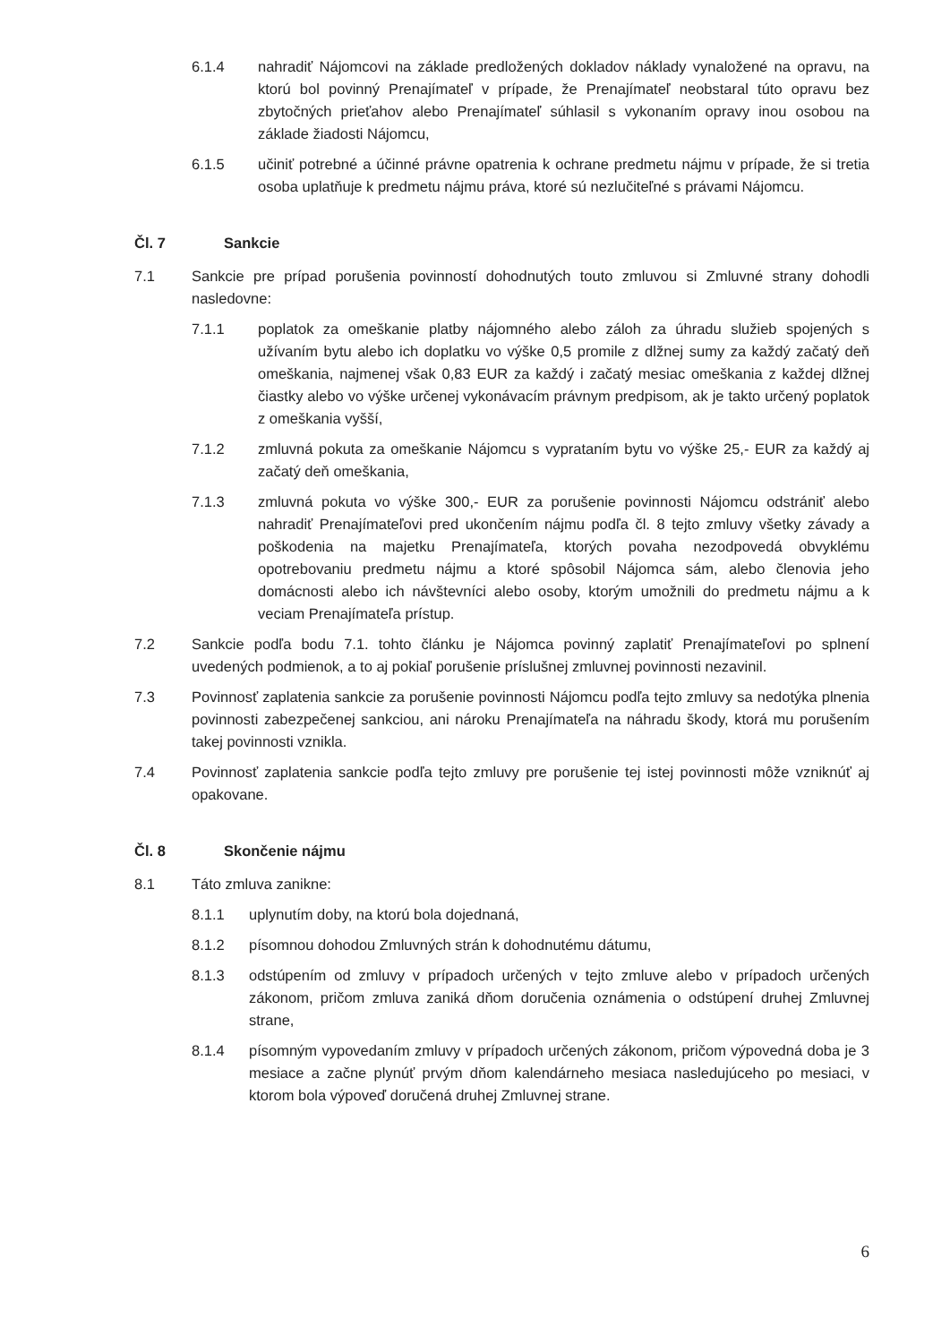6.1.4 nahradiť Nájomcovi na základe predložených dokladov náklady vynaložené na opravu, na ktorú bol povinný Prenajímateľ v prípade, že Prenajímateľ neobstaral túto opravu bez zbytočných prieťahov alebo Prenajímateľ súhlasil s vykonaním opravy inou osobou na základe žiadosti Nájomcu,
6.1.5 učiniť potrebné a účinné právne opatrenia k ochrane predmetu nájmu v prípade, že si tretia osoba uplatňuje k predmetu nájmu práva, ktoré sú nezlučiteľné s právami Nájomcu.
Čl. 7 Sankcie
7.1 Sankcie pre prípad porušenia povinností dohodnutých touto zmluvou si Zmluvné strany dohodli nasledovne:
7.1.1 poplatok za omeškanie platby nájomného alebo záloh za úhradu služieb spojených s užívaním bytu alebo ich doplatku vo výške 0,5 promile z dlžnej sumy za každý začatý deň omeškania, najmenej však 0,83 EUR za každý i začatý mesiac omeškania z každej dlžnej čiastky alebo vo výške určenej vykonávacím právnym predpisom, ak je takto určený poplatok z omeškania vyšší,
7.1.2 zmluvná pokuta za omeškanie Nájomcu s vyprataním bytu vo výške 25,- EUR za každý aj začatý deň omeškania,
7.1.3 zmluvná pokuta vo výške 300,- EUR za porušenie povinnosti Nájomcu odstrániť alebo nahradiť Prenajímateľovi pred ukončením nájmu podľa čl. 8 tejto zmluvy všetky závady a poškodenia na majetku Prenajímateľa, ktorých povaha nezodpovedá obvyklému opotrebovaniu predmetu nájmu a ktoré spôsobil Nájomca sám, alebo členovia jeho domácnosti alebo ich návštevníci alebo osoby, ktorým umožnili do predmetu nájmu a k veciam Prenajímateľa prístup.
7.2 Sankcie podľa bodu 7.1. tohto článku je Nájomca povinný zaplatiť Prenajímateľovi po splnení uvedených podmienok, a to aj pokiaľ porušenie príslušnej zmluvnej povinnosti nezavinil.
7.3 Povinnosť zaplatenia sankcie za porušenie povinnosti Nájomcu podľa tejto zmluvy sa nedotýka plnenia povinnosti zabezpečenej sankciou, ani nároku Prenajímateľa na náhradu škody, ktorá mu porušením takej povinnosti vznikla.
7.4 Povinnosť zaplatenia sankcie podľa tejto zmluvy pre porušenie tej istej povinnosti môže vzniknúť aj opakovane.
Čl. 8 Skončenie nájmu
8.1 Táto zmluva zanikne:
8.1.1 uplynutím doby, na ktorú bola dojednaná,
8.1.2 písomnou dohodou Zmluvných strán k dohodnutému dátumu,
8.1.3 odstúpením od zmluvy v prípadoch určených v tejto zmluve alebo v prípadoch určených zákonom, pričom zmluva zaniká dňom doručenia oznámenia o odstúpení druhej Zmluvnej strane,
8.1.4 písomným vypovedaním zmluvy v prípadoch určených zákonom, pričom výpovedná doba je 3 mesiace a začne plynúť prvým dňom kalendárneho mesiaca nasledujúceho po mesiaci, v ktorom bola výpoveď doručená druhej Zmluvnej strane.
6